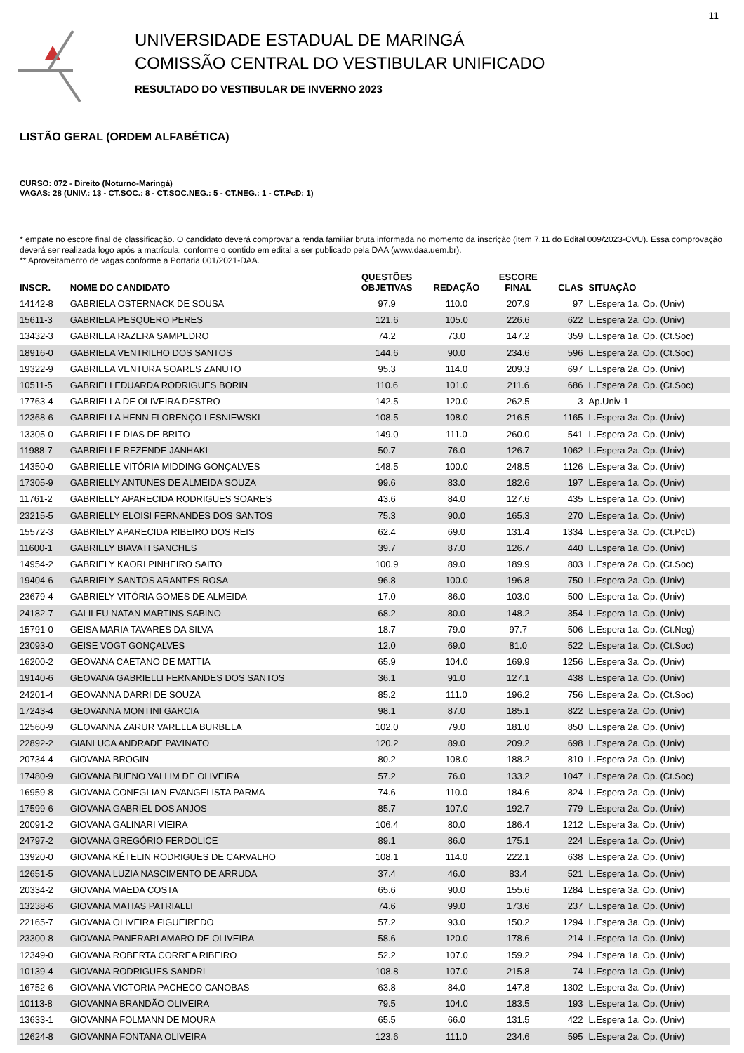11
UNIVERSIDADE ESTADUAL DE MARINGÁ
COMISSÃO CENTRAL DO VESTIBULAR UNIFICADO
RESULTADO DO VESTIBULAR DE INVERNO 2023
LISTÃO GERAL (ORDEM ALFABÉTICA)
CURSO: 072 - Direito (Noturno-Maringá)
VAGAS: 28 (UNIV.: 13 - CT.SOC.: 8 - CT.SOC.NEG.: 5 - CT.NEG.: 1 - CT.PcD: 1)
* empate no escore final de classificação. O candidato deverá comprovar a renda familiar bruta informada no momento da inscrição (item 7.11 do Edital 009/2023-CVU). Essa comprovação deverá ser realizada logo após a matrícula, conforme o contido em edital a ser publicado pela DAA (www.daa.uem.br).
** Aproveitamento de vagas conforme a Portaria 001/2021-DAA.
| INSCR. | NOME DO CANDIDATO | QUESTÕES OBJETIVAS | REDAÇÃO | ESCORE FINAL | CLAS | SITUAÇÃO |
| --- | --- | --- | --- | --- | --- | --- |
| 14142-8 | GABRIELA OSTERNACK DE SOUSA | 97.9 | 110.0 | 207.9 | 97 | L.Espera 1a. Op. (Univ) |
| 15611-3 | GABRIELA PESQUERO PERES | 121.6 | 105.0 | 226.6 | 622 | L.Espera 2a. Op. (Univ) |
| 13432-3 | GABRIELA RAZERA SAMPEDRO | 74.2 | 73.0 | 147.2 | 359 | L.Espera 1a. Op. (Ct.Soc) |
| 18916-0 | GABRIELA VENTRILHO DOS SANTOS | 144.6 | 90.0 | 234.6 | 596 | L.Espera 2a. Op. (Ct.Soc) |
| 19322-9 | GABRIELA VENTURA SOARES ZANUTO | 95.3 | 114.0 | 209.3 | 697 | L.Espera 2a. Op. (Univ) |
| 10511-5 | GABRIELI EDUARDA RODRIGUES BORIN | 110.6 | 101.0 | 211.6 | 686 | L.Espera 2a. Op. (Ct.Soc) |
| 17763-4 | GABRIELLA DE OLIVEIRA DESTRO | 142.5 | 120.0 | 262.5 | 3 | Ap.Univ-1 |
| 12368-6 | GABRIELLA HENN FLORENÇO LESNIEWSKI | 108.5 | 108.0 | 216.5 | 1165 | L.Espera 3a. Op. (Univ) |
| 13305-0 | GABRIELLE DIAS DE BRITO | 149.0 | 111.0 | 260.0 | 541 | L.Espera 2a. Op. (Univ) |
| 11988-7 | GABRIELLE REZENDE JANHAKI | 50.7 | 76.0 | 126.7 | 1062 | L.Espera 2a. Op. (Univ) |
| 14350-0 | GABRIELLE VITÓRIA MIDDING GONÇALVES | 148.5 | 100.0 | 248.5 | 1126 | L.Espera 3a. Op. (Univ) |
| 17305-9 | GABRIELLY ANTUNES DE ALMEIDA SOUZA | 99.6 | 83.0 | 182.6 | 197 | L.Espera 1a. Op. (Univ) |
| 11761-2 | GABRIELLY APARECIDA RODRIGUES SOARES | 43.6 | 84.0 | 127.6 | 435 | L.Espera 1a. Op. (Univ) |
| 23215-5 | GABRIELLY ELOISI FERNANDES DOS SANTOS | 75.3 | 90.0 | 165.3 | 270 | L.Espera 1a. Op. (Univ) |
| 15572-3 | GABRIELY APARECIDA RIBEIRO DOS REIS | 62.4 | 69.0 | 131.4 | 1334 | L.Espera 3a. Op. (Ct.PcD) |
| 11600-1 | GABRIELY BIAVATI SANCHES | 39.7 | 87.0 | 126.7 | 440 | L.Espera 1a. Op. (Univ) |
| 14954-2 | GABRIELY KAORI PINHEIRO SAITO | 100.9 | 89.0 | 189.9 | 803 | L.Espera 2a. Op. (Ct.Soc) |
| 19404-6 | GABRIELY SANTOS ARANTES ROSA | 96.8 | 100.0 | 196.8 | 750 | L.Espera 2a. Op. (Univ) |
| 23679-4 | GABRIELY VITÓRIA GOMES DE ALMEIDA | 17.0 | 86.0 | 103.0 | 500 | L.Espera 1a. Op. (Univ) |
| 24182-7 | GALILEU NATAN MARTINS SABINO | 68.2 | 80.0 | 148.2 | 354 | L.Espera 1a. Op. (Univ) |
| 15791-0 | GEISA MARIA TAVARES DA SILVA | 18.7 | 79.0 | 97.7 | 506 | L.Espera 1a. Op. (Ct.Neg) |
| 23093-0 | GEISE VOGT GONÇALVES | 12.0 | 69.0 | 81.0 | 522 | L.Espera 1a. Op. (Ct.Soc) |
| 16200-2 | GEOVANA CAETANO DE MATTIA | 65.9 | 104.0 | 169.9 | 1256 | L.Espera 3a. Op. (Univ) |
| 19140-6 | GEOVANA GABRIELLI FERNANDES DOS SANTOS | 36.1 | 91.0 | 127.1 | 438 | L.Espera 1a. Op. (Univ) |
| 24201-4 | GEOVANNA DARRI DE SOUZA | 85.2 | 111.0 | 196.2 | 756 | L.Espera 2a. Op. (Ct.Soc) |
| 17243-4 | GEOVANNA MONTINI GARCIA | 98.1 | 87.0 | 185.1 | 822 | L.Espera 2a. Op. (Univ) |
| 12560-9 | GEOVANNA ZARUR VARELLA BURBELA | 102.0 | 79.0 | 181.0 | 850 | L.Espera 2a. Op. (Univ) |
| 22892-2 | GIANLUCA ANDRADE PAVINATO | 120.2 | 89.0 | 209.2 | 698 | L.Espera 2a. Op. (Univ) |
| 20734-4 | GIOVANA BROGIN | 80.2 | 108.0 | 188.2 | 810 | L.Espera 2a. Op. (Univ) |
| 17480-9 | GIOVANA BUENO VALLIM DE OLIVEIRA | 57.2 | 76.0 | 133.2 | 1047 | L.Espera 2a. Op. (Ct.Soc) |
| 16959-8 | GIOVANA CONEGLIAN EVANGELISTA PARMA | 74.6 | 110.0 | 184.6 | 824 | L.Espera 2a. Op. (Univ) |
| 17599-6 | GIOVANA GABRIEL DOS ANJOS | 85.7 | 107.0 | 192.7 | 779 | L.Espera 2a. Op. (Univ) |
| 20091-2 | GIOVANA GALINARI VIEIRA | 106.4 | 80.0 | 186.4 | 1212 | L.Espera 3a. Op. (Univ) |
| 24797-2 | GIOVANA GREGÓRIO FERDOLICE | 89.1 | 86.0 | 175.1 | 224 | L.Espera 1a. Op. (Univ) |
| 13920-0 | GIOVANA KÉTELIN RODRIGUES DE CARVALHO | 108.1 | 114.0 | 222.1 | 638 | L.Espera 2a. Op. (Univ) |
| 12651-5 | GIOVANA LUZIA NASCIMENTO DE ARRUDA | 37.4 | 46.0 | 83.4 | 521 | L.Espera 1a. Op. (Univ) |
| 20334-2 | GIOVANA MAEDA COSTA | 65.6 | 90.0 | 155.6 | 1284 | L.Espera 3a. Op. (Univ) |
| 13238-6 | GIOVANA MATIAS PATRIALLI | 74.6 | 99.0 | 173.6 | 237 | L.Espera 1a. Op. (Univ) |
| 22165-7 | GIOVANA OLIVEIRA FIGUEIREDO | 57.2 | 93.0 | 150.2 | 1294 | L.Espera 3a. Op. (Univ) |
| 23300-8 | GIOVANA PANERARI AMARO DE OLIVEIRA | 58.6 | 120.0 | 178.6 | 214 | L.Espera 1a. Op. (Univ) |
| 12349-0 | GIOVANA ROBERTA CORREA RIBEIRO | 52.2 | 107.0 | 159.2 | 294 | L.Espera 1a. Op. (Univ) |
| 10139-4 | GIOVANA RODRIGUES SANDRI | 108.8 | 107.0 | 215.8 | 74 | L.Espera 1a. Op. (Univ) |
| 16752-6 | GIOVANA VICTORIA PACHECO CANOBAS | 63.8 | 84.0 | 147.8 | 1302 | L.Espera 3a. Op. (Univ) |
| 10113-8 | GIOVANNA BRANDÃO OLIVEIRA | 79.5 | 104.0 | 183.5 | 193 | L.Espera 1a. Op. (Univ) |
| 13633-1 | GIOVANNA FOLMANN DE MOURA | 65.5 | 66.0 | 131.5 | 422 | L.Espera 1a. Op. (Univ) |
| 12624-8 | GIOVANNA FONTANA OLIVEIRA | 123.6 | 111.0 | 234.6 | 595 | L.Espera 2a. Op. (Univ) |